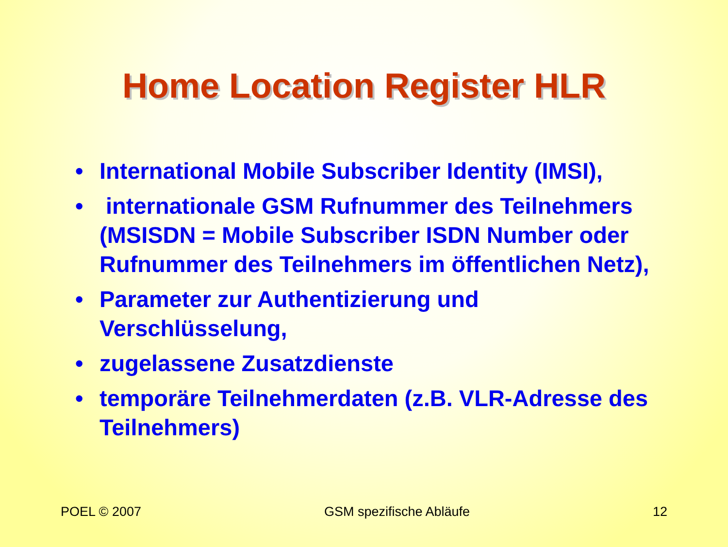Home Location Register HLR
• International Mobile Subscriber Identity (IMSI),
• internationale GSM Rufnummer des Teilnehmers (MSISDN = Mobile Subscriber ISDN Number oder Rufnummer des Teilnehmers im öffentlichen Netz),
• Parameter zur Authentizierung und Verschlüsselung,
• zugelassene Zusatzdienste
• temporäre Teilnehmerdaten (z.B. VLR-Adresse des Teilnehmers)
POEL © 2007 GSM spezifische Abläufe 12